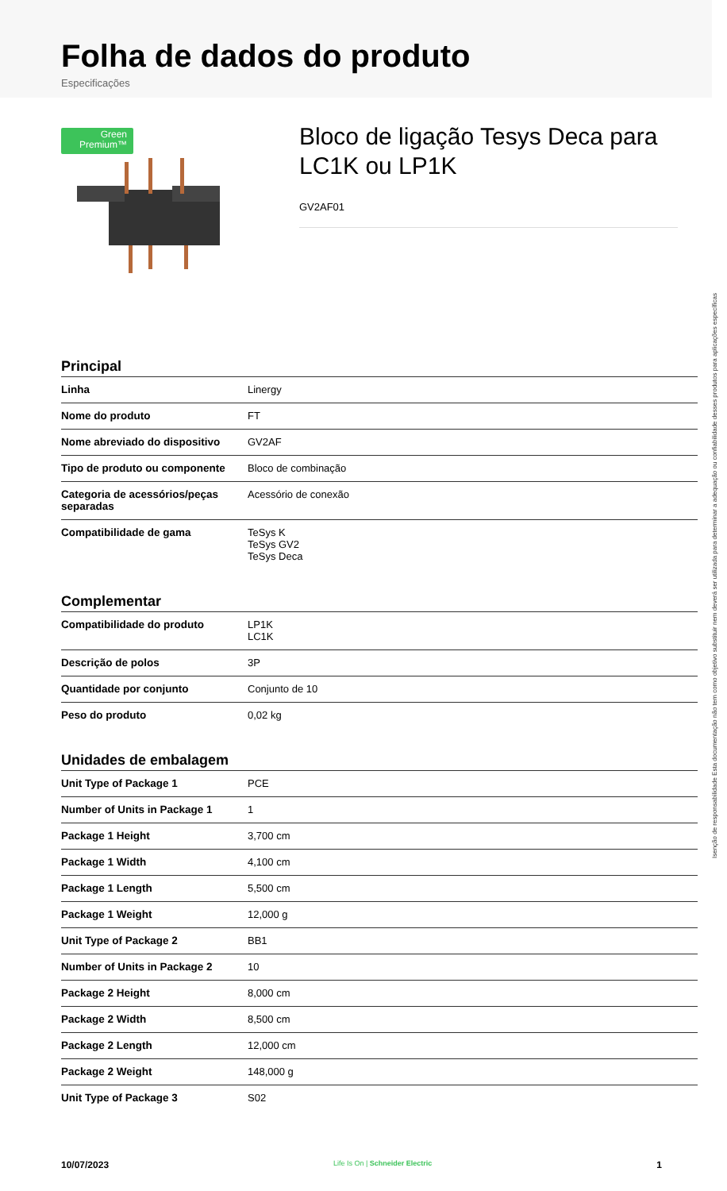Folha de dados do produto
Especificações
Green
Premium™
Bloco de ligação Tesys Deca para LC1K ou LP1K
GV2AF01
Principal
| Linha | Linergy |
| Nome do produto | FT |
| Nome abreviado do dispositivo | GV2AF |
| Tipo de produto ou componente | Bloco de combinação |
| Categoria de acessórios/peças separadas | Acessório de conexão |
| Compatibilidade de gama | TeSys K TeSys GV2 TeSys Deca |
Complementar
| Compatibilidade do produto | LP1K LC1K |
| Descrição de polos | 3P |
| Quantidade por conjunto | Conjunto de 10 |
| Peso do produto | 0,02 kg |
Unidades de embalagem
| Unit Type of Package 1 | PCE |
| Number of Units in Package 1 | 1 |
| Package 1 Height | 3,700 cm |
| Package 1 Width | 4,100 cm |
| Package 1 Length | 5,500 cm |
| Package 1 Weight | 12,000 g |
| Unit Type of Package 2 | BB1 |
| Number of Units in Package 2 | 10 |
| Package 2 Height | 8,000 cm |
| Package 2 Width | 8,500 cm |
| Package 2 Length | 12,000 cm |
| Package 2 Weight | 148,000 g |
| Unit Type of Package 3 | S02 |
Isenção de responsabilidade Esta documentação não tem como objetivo substituir nem deverá ser utilizada para determinar a adequação ou confiabilidade desses produtos para aplicações específicas
10/07/2023 Life Is On | Schneider Electric 1